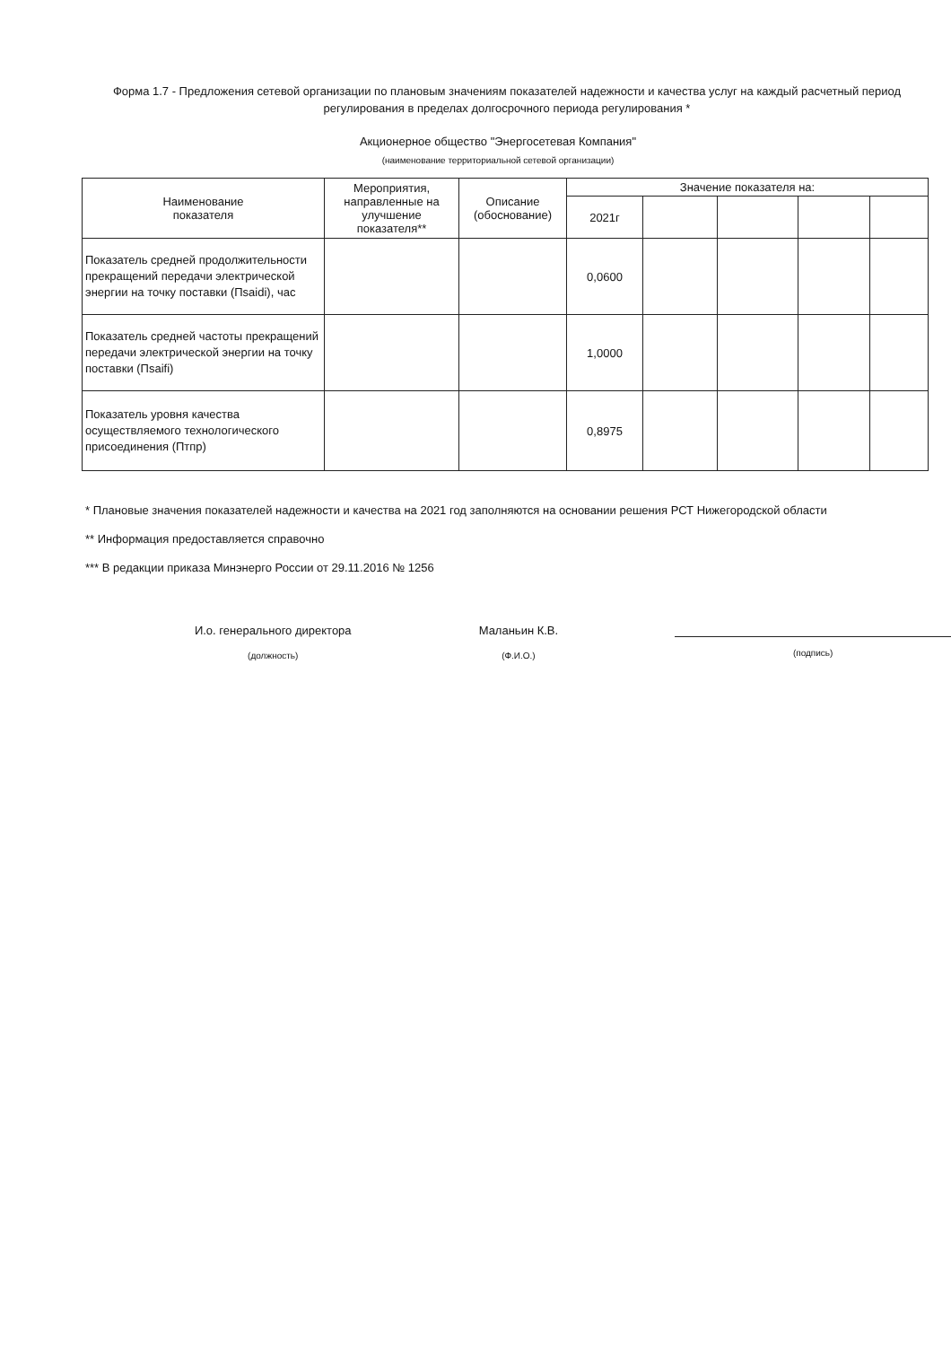Форма 1.7 - Предложения сетевой организации по плановым значениям показателей надежности и качества услуг на каждый расчетный период регулирования в пределах долгосрочного периода регулирования *
Акционерное общество "Энергосетевая Компания"
(наименование территориальной сетевой организации)
| Наименование показателя | Мероприятия, направленные на улучшение показателя** | Описание (обоснование) | Значение показателя на: | | | | |
| --- | --- | --- | --- | --- | --- | --- | --- |
| | | | 2021г | | | | |
| Показатель средней продолжительности прекращений передачи электрической энергии на точку поставки (Пsaidi), час | | | 0,0600 | | | | |
| Показатель средней частоты прекращений передачи электрической энергии на точку поставки (Пsaifi) | | | 1,0000 | | | | |
| Показатель уровня качества осуществляемого технологического присоединения (Птпр) | | | 0,8975 | | | | |
* Плановые значения показателей надежности и качества на 2021 год заполняются на основании решения РСТ Нижегородской области
** Информация предоставляется справочно
*** В редакции приказа Минэнерго России от 29.11.2016 № 1256
И.о. генерального директора
(должность)
Маланьин К.В.
(Ф.И.О.)
(подпись)